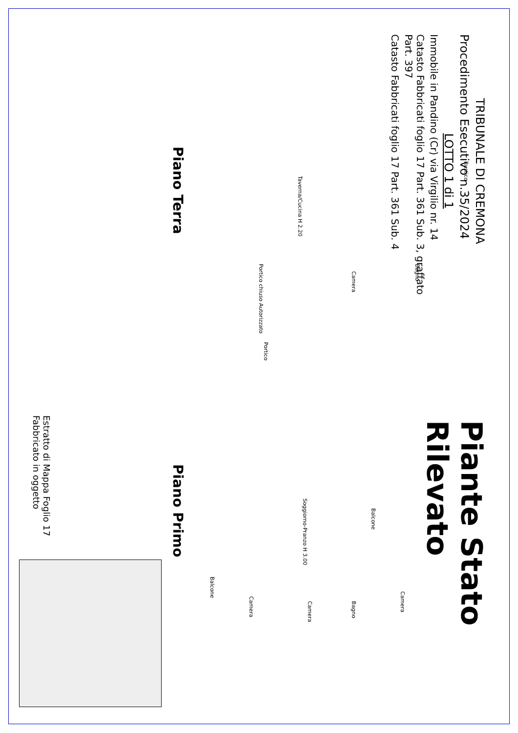TRIBUNALE DI CREMONA
Procedimento Esecutivo n.35/2024
LOTTO 1 di 1
Immobile in Pandino (Cr) via Virgilio nr. 14
Catasto Fabbricati foglio 17 Part. 361 Sub. 3, graffato Part. 397
Catasto Fabbricati foglio 17 Part. 361 Sub. 4
Piano Terra
Taverna/Cucina H 2.20
Rustico
Portico chiuso Autorizzato
Camera
Bagno
Portico
Piano Primo
Soggiorno-Pranzo H 3.00
Balcone
Balcone
Camera
Camera
Bagno
Camera
Piante Stato Rilevato
Estratto di Mappa Foglio 17
Fabbricato in oggetto